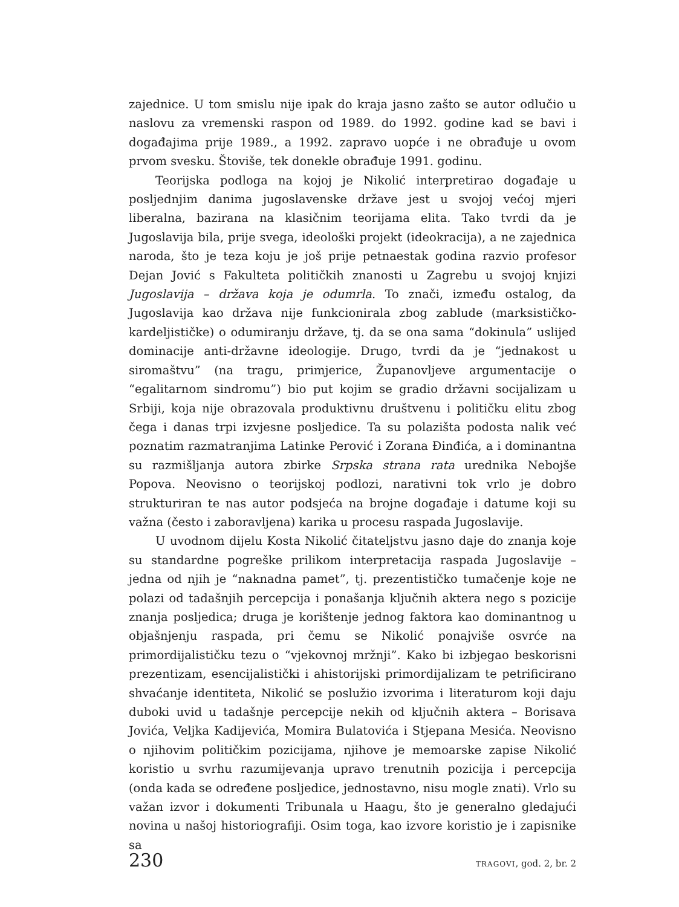zajednice. U tom smislu nije ipak do kraja jasno zašto se autor odlučio u naslovu za vremenski raspon od 1989. do 1992. godine kad se bavi i događajima prije 1989., a 1992. zapravo uopće i ne obrađuje u ovom prvom svesku. Štoviše, tek donekle obrađuje 1991. godinu.
Teorijska podloga na kojoj je Nikolić interpretirao događaje u posljednjim danima jugoslavenske države jest u svojoj većoj mjeri liberalna, bazirana na klasičnim teorijama elita. Tako tvrdi da je Jugoslavija bila, prije svega, ideološki projekt (ideokracija), a ne zajednica naroda, što je teza koju je još prije petnaestak godina razvio profesor Dejan Jović s Fakulteta političkih znanosti u Zagrebu u svojoj knjizi Jugoslavija – država koja je odumrla. To znači, između ostalog, da Jugoslavija kao država nije funkcionirala zbog zablude (marksističko-kardeljističke) o odumiranju države, tj. da se ona sama “dokinula” uslijed dominacije anti-državne ideologije. Drugo, tvrdi da je “jednakost u siromaštvu” (na tragu, primjerice, Županovljeve argumentacije o “egalitarnom sindromu”) bio put kojim se gradio državni socijalizam u Srbiji, koja nije obrazovala produktivnu društvenu i političku elitu zbog čega i danas trpi izvjesne posljedice. Ta su polazišta podosta nalik već poznatim razmatranjima Latinke Perović i Zorana Đinđića, a i dominantna su razmišljanja autora zbirke Srpska strana rata urednika Nebojše Popova. Neovisno o teorijskoj podlozi, narativni tok vrlo je dobro strukturiran te nas autor podsjeća na brojne događaje i datume koji su važna (često i zaboravljena) karika u procesu raspada Jugoslavije.
U uvodnom dijelu Kosta Nikolić čitateljstvu jasno daje do znanja koje su standardne pogreške prilikom interpretacija raspada Jugoslavije – jedna od njih je “naknadna pamet”, tj. prezentističko tumačenje koje ne polazi od tadašnjih percepcija i ponašanja ključnih aktera nego s pozicije znanja posljedica; druga je korištenje jednog faktora kao dominantnog u objašnjenju raspada, pri čemu se Nikolić ponajviše osvrće na primordijalističku tezu o “vjekovnoj mržnji”. Kako bi izbjegao beskorisni prezentizam, esencijalistički i ahistorijski primordijalizam te petrificirano shvaćanje identiteta, Nikolić se poslužio izvorima i literaturom koji daju duboki uvid u tadašnje percepcije nekih od ključnih aktera – Borisava Jovića, Veljka Kadijevića, Momira Bulatovića i Stjepana Mesića. Neovisno o njihovim političkim pozicijama, njihove je memoarske zapise Nikolić koristio u svrhu razumijevanja upravo trenutnih pozicija i percepcija (onda kada se određene posljedice, jednostavno, nisu mogle znati). Vrlo su važan izvor i dokumenti Tribunala u Haagu, što je generalno gledajući novina u našoj historiografiji. Osim toga, kao izvore koristio je i zapisnike sa
230 TRAGOVI, god. 2, br. 2